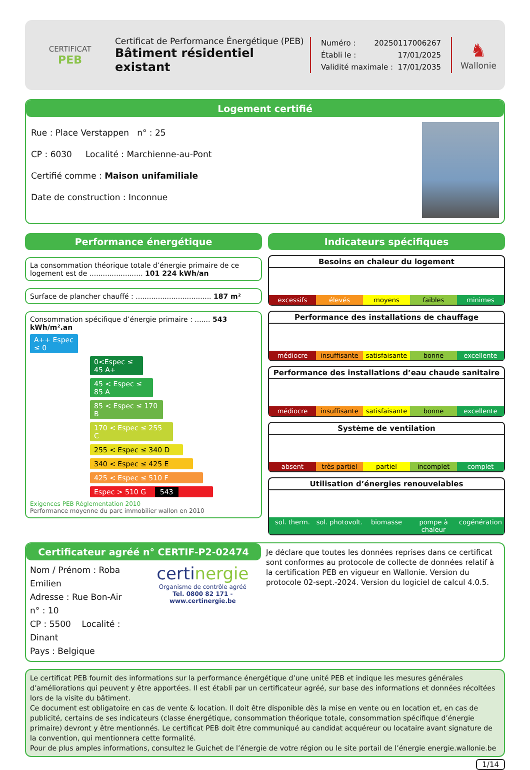CERTIFICAT
PEB
Certificat de Performance Énergétique (PEB)
Bâtiment résidentiel existant
Numéro : 20250117006267
Établi le : 17/01/2025
Validité maximale : 17/01/2035
♞
Wallonie
Logement certifié
Rue : Place Verstappen n° : 25
CP : 6030 Localité : Marchienne-au-Pont
Certifié comme : Maison unifamiliale
Date de construction : Inconnue
Performance énergétique
La consommation théorique totale d’énergie primaire de ce logement est de ........................ 101 224 kWh/an
Surface de plancher chauffé : .................................. 187 m²
Consommation spécifique d’énergie primaire : ....... 543 kWh/m².an
A++ Espec ≤ 0
0<Espec ≤ 45 A+
45 < Espec ≤ 85 A
85 < Espec ≤ 170 B
170 < Espec ≤ 255 C
255 < Espec ≤ 340 D
340 < Espec ≤ 425 E
425 < Espec ≤ 510 F
Espec > 510 G 543
Exigences PEB Réglementation 2010
Performance moyenne du parc immobilier wallon en 2010
Indicateurs spécifiques
Besoins en chaleur du logement
excessifs élevés moyens faibles minimes
Performance des installations de chauffage
médiocre insuffisante satisfaisante bonne excellente
Performance des installations d’eau chaude sanitaire
médiocre insuffisante satisfaisante bonne excellente
Système de ventilation
absent très partiel partiel incomplet complet
Utilisation d’énergies renouvelables
sol. therm. sol. photovolt. biomasse pompe à chaleur cogénération
Certificateur agréé n° CERTIF-P2-02474
Nom / Prénom : Roba Emilien
Adresse : Rue Bon-Air
n° : 10
CP : 5500 Localité : Dinant
Pays : Belgique
certinergie
Organisme de contrôle agréé
Tel. 0800 82 171 - www.certinergie.be
Je déclare que toutes les données reprises dans ce certificat sont conformes au protocole de collecte de données relatif à la certification PEB en vigueur en Wallonie. Version du protocole 02-sept.-2024. Version du logiciel de calcul 4.0.5.
Le certificat PEB fournit des informations sur la performance énergétique d’une unité PEB et indique les mesures générales d’améliorations qui peuvent y être apportées. Il est établi par un certificateur agréé, sur base des informations et données récoltées lors de la visite du bâtiment.
Ce document est obligatoire en cas de vente & location. Il doit être disponible dès la mise en vente ou en location et, en cas de publicité, certains de ses indicateurs (classe énergétique, consommation théorique totale, consommation spécifique d’énergie primaire) devront y être mentionnés. Le certificat PEB doit être communiqué au candidat acquéreur ou locataire avant signature de la convention, qui mentionnera cette formalité.
Pour de plus amples informations, consultez le Guichet de l’énergie de votre région ou le site portail de l’énergie energie.wallonie.be
1/14